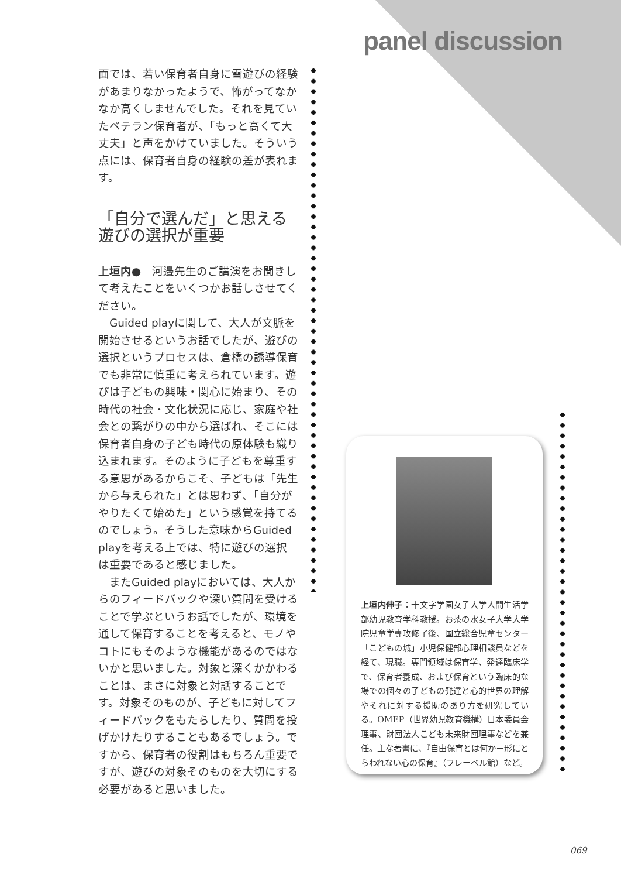panel discussion
面では、若い保育者自身に雪遊びの経験があまりなかったようで、怖がってなかなか高くしませんでした。それを見ていたベテラン保育者が、「もっと高くて大丈夫」と声をかけていました。そういう点には、保育者自身の経験の差が表れます。
「自分で選んだ」と思える
遊びの選択が重要
上垣内●　河邉先生のご講演をお聞きして考えたことをいくつかお話しさせてください。
　Guided playに関して、大人が文脈を開始させるというお話でしたが、遊びの選択というプロセスは、倉橋の誘導保育でも非常に慎重に考えられています。遊びは子どもの興味・関心に始まり、その時代の社会・文化状況に応じ、家庭や社会との繋がりの中から選ばれ、そこには保育者自身の子ども時代の原体験も織り込まれます。そのように子どもを尊重する意思があるからこそ、子どもは「先生から与えられた」とは思わず、「自分がやりたくて始めた」という感覚を持てるのでしょう。そうした意味からGuided playを考える上では、特に遊びの選択は重要であると感じました。
　またGuided playにおいては、大人からのフィードバックや深い質問を受けることで学ぶというお話でしたが、環境を通して保育することを考えると、モノやコトにもそのような機能があるのではないかと思いました。対象と深くかかわることは、まさに対象と対話することです。対象そのものが、子どもに対してフィードバックをもたらしたり、質問を投げかけたりすることもあるでしょう。ですから、保育者の役割はもちろん重要ですが、遊びの対象そのものを大切にする必要があると思いました。
上垣内伸子：十文字学園女子大学人間生活学部幼児教育学科教授。お茶の水女子大学大学院児童学専攻修了後、国立総合児童センター「こどもの城」小児保健部心理相談員などを経て、現職。専門領域は保育学、発達臨床学で、保育者養成、および保育という臨床的な場での個々の子どもの発達と心的世界の理解やそれに対する援助のあり方を研究している。OMEP（世界幼児教育機構）日本委員会理事、財団法人こども未来財団理事などを兼任。主な著書に、『自由保育とは何か－形にとらわれない心の保育』（フレーベル館）など。
069